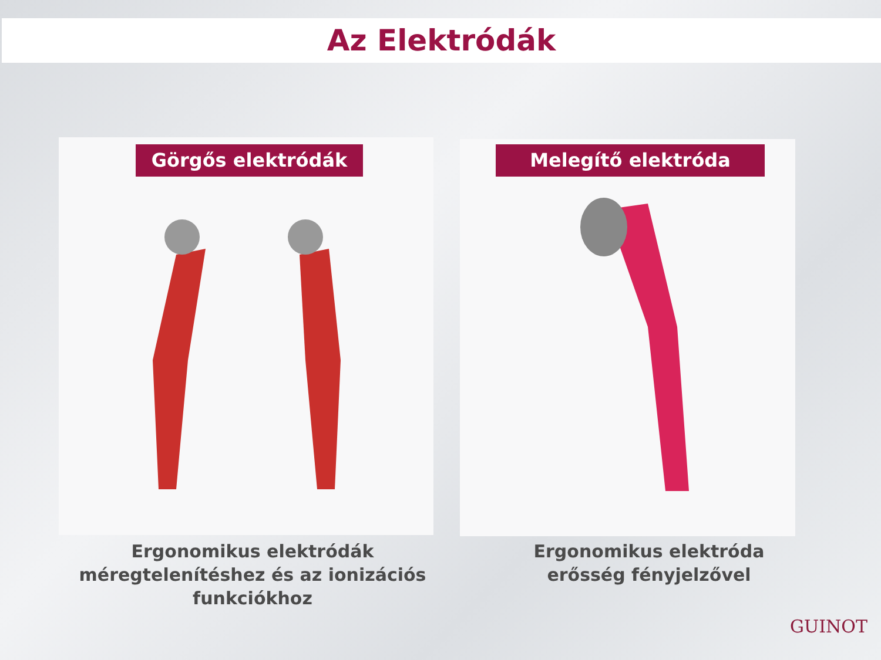Az Elektródák
Görgős elektródák Melegítő elektróda
Ergonomikus elektródák méregtelenítéshez és az ionizációs funkciókhoz
Ergonomikus elektróda erősség fényjelzővel
GUINOT